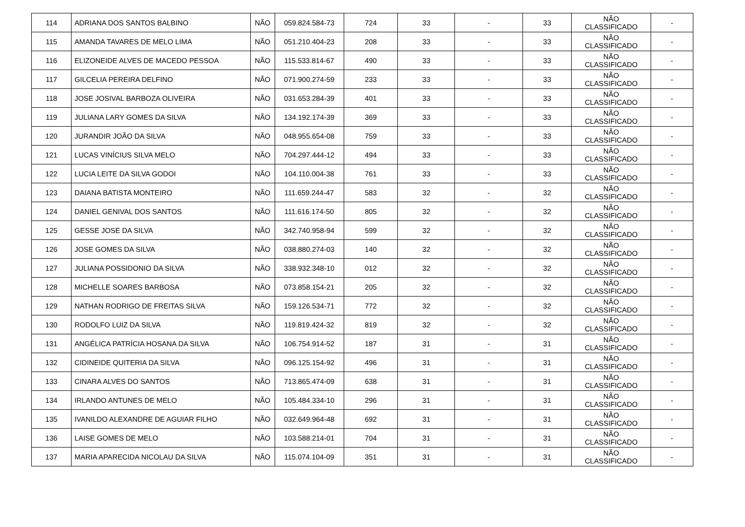| 114 | ADRIANA DOS SANTOS BALBINO | NÃO | 059.824.584-73 | 724 | 33 | - | 33 | NÃO CLASSIFICADO | - |
| 115 | AMANDA TAVARES DE MELO LIMA | NÃO | 051.210.404-23 | 208 | 33 | - | 33 | NÃO CLASSIFICADO | - |
| 116 | ELIZONEIDE ALVES DE MACEDO PESSOA | NÃO | 115.533.814-67 | 490 | 33 | - | 33 | NÃO CLASSIFICADO | - |
| 117 | GILCELIA PEREIRA DELFINO | NÃO | 071.900.274-59 | 233 | 33 | - | 33 | NÃO CLASSIFICADO | - |
| 118 | JOSE JOSIVAL BARBOZA OLIVEIRA | NÃO | 031.653.284-39 | 401 | 33 | - | 33 | NÃO CLASSIFICADO | - |
| 119 | JULIANA LARY GOMES DA SILVA | NÃO | 134.192.174-39 | 369 | 33 | - | 33 | NÃO CLASSIFICADO | - |
| 120 | JURANDIR JOÃO DA SILVA | NÃO | 048.955.654-08 | 759 | 33 | - | 33 | NÃO CLASSIFICADO | - |
| 121 | LUCAS VINÍCIUS SILVA MELO | NÃO | 704.297.444-12 | 494 | 33 | - | 33 | NÃO CLASSIFICADO | - |
| 122 | LUCIA LEITE DA SILVA GODOI | NÃO | 104.110.004-38 | 761 | 33 | - | 33 | NÃO CLASSIFICADO | - |
| 123 | DAIANA BATISTA MONTEIRO | NÃO | 111.659.244-47 | 583 | 32 | - | 32 | NÃO CLASSIFICADO | - |
| 124 | DANIEL GENIVAL DOS SANTOS | NÃO | 111.616.174-50 | 805 | 32 | - | 32 | NÃO CLASSIFICADO | - |
| 125 | GESSE JOSE DA SILVA | NÃO | 342.740.958-94 | 599 | 32 | - | 32 | NÃO CLASSIFICADO | - |
| 126 | JOSE GOMES DA SILVA | NÃO | 038.880.274-03 | 140 | 32 | - | 32 | NÃO CLASSIFICADO | - |
| 127 | JULIANA POSSIDONIO DA SILVA | NÃO | 338.932.348-10 | 012 | 32 | - | 32 | NÃO CLASSIFICADO | - |
| 128 | MICHELLE SOARES BARBOSA | NÃO | 073.858.154-21 | 205 | 32 | - | 32 | NÃO CLASSIFICADO | - |
| 129 | NATHAN RODRIGO DE FREITAS SILVA | NÃO | 159.126.534-71 | 772 | 32 | - | 32 | NÃO CLASSIFICADO | - |
| 130 | RODOLFO LUIZ DA SILVA | NÃO | 119.819.424-32 | 819 | 32 | - | 32 | NÃO CLASSIFICADO | - |
| 131 | ANGÉLICA PATRÍCIA HOSANA DA SILVA | NÃO | 106.754.914-52 | 187 | 31 | - | 31 | NÃO CLASSIFICADO | - |
| 132 | CIDINEIDE QUITERIA DA SILVA | NÃO | 096.125.154-92 | 496 | 31 | - | 31 | NÃO CLASSIFICADO | - |
| 133 | CINARA ALVES DO SANTOS | NÃO | 713.865.474-09 | 638 | 31 | - | 31 | NÃO CLASSIFICADO | - |
| 134 | IRLANDO ANTUNES DE MELO | NÃO | 105.484.334-10 | 296 | 31 | - | 31 | NÃO CLASSIFICADO | - |
| 135 | IVANILDO ALEXANDRE DE AGUIAR FILHO | NÃO | 032.649.964-48 | 692 | 31 | - | 31 | NÃO CLASSIFICADO | - |
| 136 | LAISE GOMES DE MELO | NÃO | 103.588.214-01 | 704 | 31 | - | 31 | NÃO CLASSIFICADO | - |
| 137 | MARIA APARECIDA NICOLAU DA SILVA | NÃO | 115.074.104-09 | 351 | 31 | - | 31 | NÃO CLASSIFICADO | - |